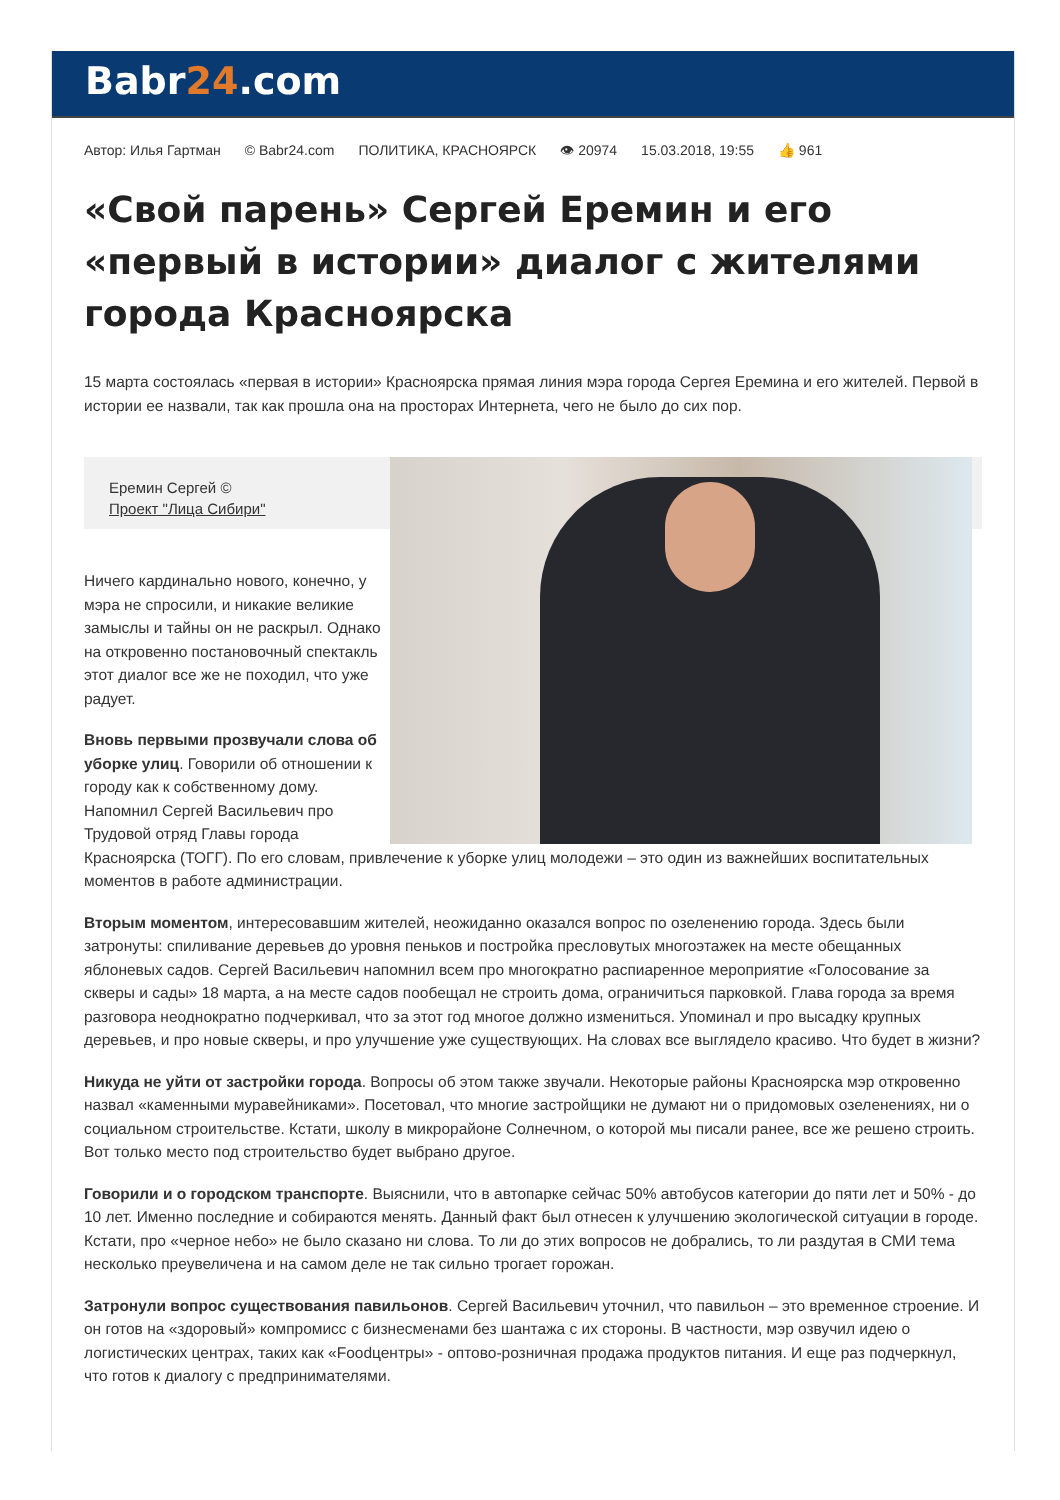Babr24.com
Автор: Илья Гартман © Babr24.com ПОЛИТИКА, КРАСНОЯРСК 👁 20974 15.03.2018, 19:55 👍 961
«Свой парень» Сергей Еремин и его «первый в истории» диалог с жителями города Красноярска
15 марта состоялась «первая в истории» Красноярска прямая линия мэра города Сергея Еремина и его жителей. Первой в истории ее назвали, так как прошла она на просторах Интернета, чего не было до сих пор.
Еремин Сергей ©
Проект "Лица Сибири"
Ничего кардинально нового, конечно, у мэра не спросили, и никакие великие замыслы и тайны он не раскрыл. Однако на откровенно постановочный спектакль этот диалог все же не походил, что уже радует.
Вновь первыми прозвучали слова об уборке улиц. Говорили об отношении к городу как к собственному дому. Напомнил Сергей Васильевич про Трудовой отряд Главы города Красноярска (ТОГГ). По его словам, привлечение к уборке улиц молодежи – это один из важнейших воспитательных моментов в работе администрации.
Вторым моментом, интересовавшим жителей, неожиданно оказался вопрос по озеленению города. Здесь были затронуты: спиливание деревьев до уровня пеньков и постройка пресловутых многоэтажек на месте обещанных яблоневых садов. Сергей Васильевич напомнил всем про многократно распиаренное мероприятие «Голосование за скверы и сады» 18 марта, а на месте садов пообещал не строить дома, ограничиться парковкой. Глава города за время разговора неоднократно подчеркивал, что за этот год многое должно измениться. Упоминал и про высадку крупных деревьев, и про новые скверы, и про улучшение уже существующих. На словах все выглядело красиво. Что будет в жизни?
Никуда не уйти от застройки города. Вопросы об этом также звучали. Некоторые районы Красноярска мэр откровенно назвал «каменными муравейниками». Посетовал, что многие застройщики не думают ни о придомовых озеленениях, ни о социальном строительстве. Кстати, школу в микрорайоне Солнечном, о которой мы писали ранее, все же решено строить. Вот только место под строительство будет выбрано другое.
Говорили и о городском транспорте. Выяснили, что в автопарке сейчас 50% автобусов категории до пяти лет и 50% - до 10 лет. Именно последние и собираются менять. Данный факт был отнесен к улучшению экологической ситуации в городе. Кстати, про «черное небо» не было сказано ни слова. То ли до этих вопросов не добрались, то ли раздутая в СМИ тема несколько преувеличена и на самом деле не так сильно трогает горожан.
Затронули вопрос существования павильонов. Сергей Васильевич уточнил, что павильон – это временное строение. И он готов на «здоровый» компромисс с бизнесменами без шантажа с их стороны. В частности, мэр озвучил идею о логистических центрах, таких как «Foodцентры» - оптово-розничная продажа продуктов питания. И еще раз подчеркнул, что готов к диалогу с предпринимателями.